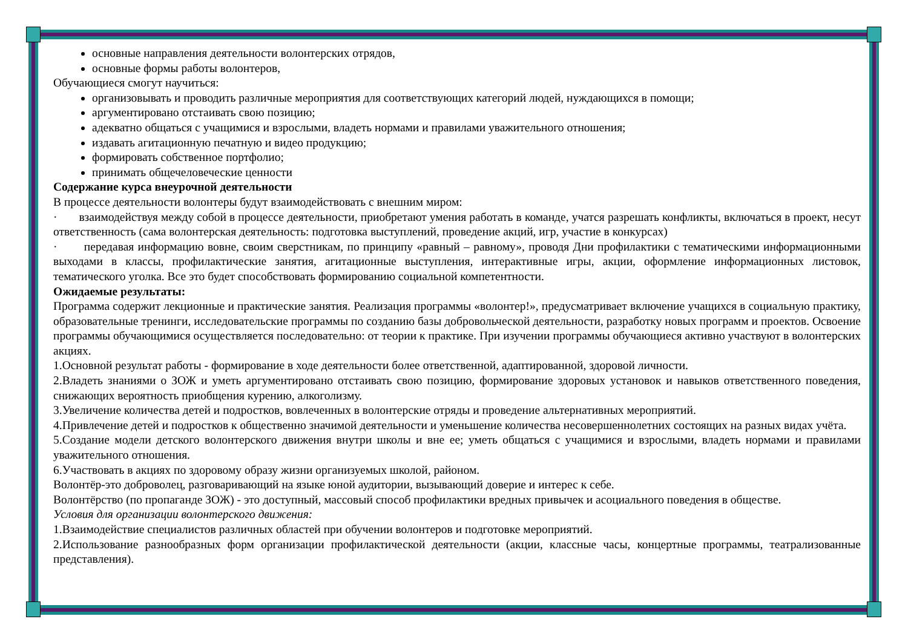основные направления деятельности волонтерских отрядов,
основные формы работы волонтеров,
Обучающиеся смогут научиться:
организовывать и проводить различные мероприятия для соответствующих категорий людей, нуждающихся в помощи;
аргументировано отстаивать свою позицию;
адекватно общаться с учащимися и взрослыми, владеть нормами и правилами уважительного отношения;
издавать агитационную печатную и видео продукцию;
формировать собственное портфолио;
принимать общечеловеческие ценности
Содержание курса внеурочной деятельности
В процессе деятельности волонтеры будут взаимодействовать с внешним миром:
· взаимодействуя между собой в процессе деятельности, приобретают умения работать в команде, учатся разрешать конфликты, включаться в проект, несут ответственность (сама волонтерская деятельность: подготовка выступлений, проведение акций, игр, участие в конкурсах)
· передавая информацию вовне, своим сверстникам, по принципу «равный – равному», проводя Дни профилактики с тематическими информационными выходами в классы, профилактические занятия, агитационные выступления, интерактивные игры, акции, оформление информационных листовок, тематического уголка. Все это будет способствовать формированию социальной компетентности.
Ожидаемые результаты:
Программа содержит лекционные и практические занятия. Реализация программы «волонтер!», предусматривает включение учащихся в социальную практику, образовательные тренинги, исследовательские программы по созданию базы добровольческой деятельности, разработку новых программ и проектов. Освоение программы обучающимися осуществляется последовательно: от теории к практике. При изучении программы обучающиеся активно участвуют в волонтерских акциях.
1.Основной результат работы - формирование в ходе деятельности более ответственной, адаптированной, здоровой личности.
2.Владеть знаниями о ЗОЖ и уметь аргументировано отстаивать свою позицию, формирование здоровых установок и навыков ответственного поведения, снижающих вероятность приобщения курению, алкоголизму.
3.Увеличение количества детей и подростков, вовлеченных в волонтерские отряды и проведение альтернативных мероприятий.
4.Привлечение детей и подростков к общественно значимой деятельности и уменьшение количества несовершеннолетних состоящих на разных видах учёта.
5.Создание модели детского волонтерского движения внутри школы и вне ее; уметь общаться с учащимися и взрослыми, владеть нормами и правилами уважительного отношения.
6.Участвовать в акциях по здоровому образу жизни организуемых школой, районом.
Волонтёр-это доброволец, разговаривающий на языке юной аудитории, вызывающий доверие и интерес к себе.
Волонтёрство (по пропаганде ЗОЖ) - это доступный, массовый способ профилактики вредных привычек и асоциального поведения в обществе.
Условия для организации волонтерского движения:
1.Взаимодействие специалистов различных областей при обучении волонтеров и подготовке мероприятий.
2.Использование разнообразных форм организации профилактической деятельности (акции, классные часы, концертные программы, театрализованные представления).